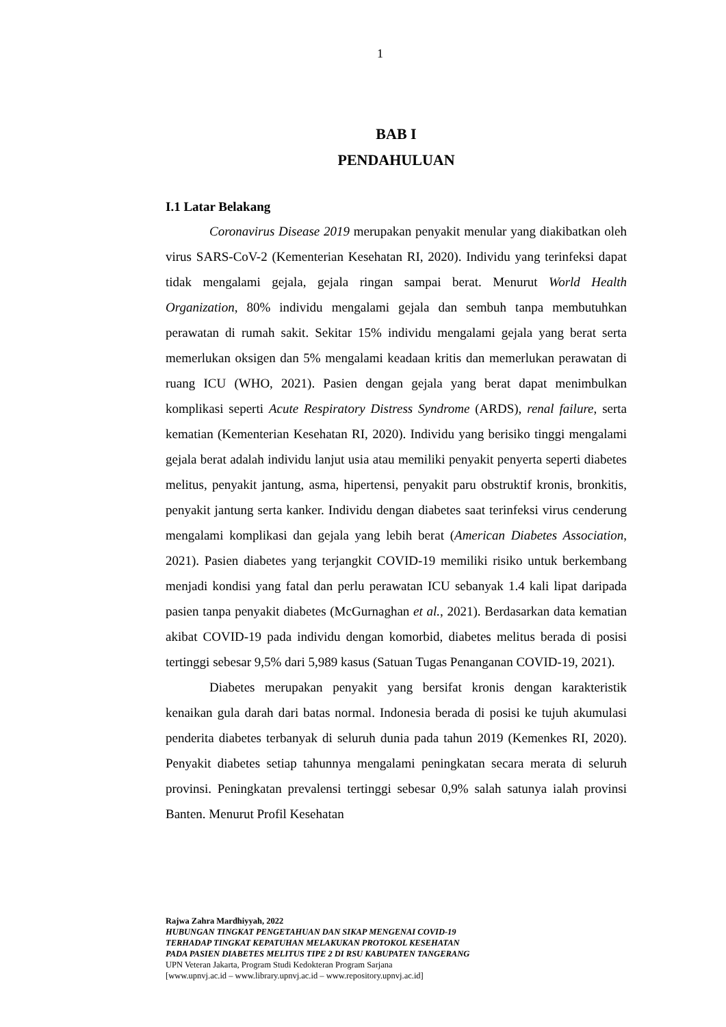1
BAB I
PENDAHULUAN
I.1 Latar Belakang
Coronavirus Disease 2019 merupakan penyakit menular yang diakibatkan oleh virus SARS-CoV-2 (Kementerian Kesehatan RI, 2020). Individu yang terinfeksi dapat tidak mengalami gejala, gejala ringan sampai berat. Menurut World Health Organization, 80% individu mengalami gejala dan sembuh tanpa membutuhkan perawatan di rumah sakit. Sekitar 15% individu mengalami gejala yang berat serta memerlukan oksigen dan 5% mengalami keadaan kritis dan memerlukan perawatan di ruang ICU (WHO, 2021). Pasien dengan gejala yang berat dapat menimbulkan komplikasi seperti Acute Respiratory Distress Syndrome (ARDS), renal failure, serta kematian (Kementerian Kesehatan RI, 2020). Individu yang berisiko tinggi mengalami gejala berat adalah individu lanjut usia atau memiliki penyakit penyerta seperti diabetes melitus, penyakit jantung, asma, hipertensi, penyakit paru obstruktif kronis, bronkitis, penyakit jantung serta kanker. Individu dengan diabetes saat terinfeksi virus cenderung mengalami komplikasi dan gejala yang lebih berat (American Diabetes Association, 2021). Pasien diabetes yang terjangkit COVID-19 memiliki risiko untuk berkembang menjadi kondisi yang fatal dan perlu perawatan ICU sebanyak 1.4 kali lipat daripada pasien tanpa penyakit diabetes (McGurnaghan et al., 2021). Berdasarkan data kematian akibat COVID-19 pada individu dengan komorbid, diabetes melitus berada di posisi tertinggi sebesar 9,5% dari 5,989 kasus (Satuan Tugas Penanganan COVID-19, 2021).
Diabetes merupakan penyakit yang bersifat kronis dengan karakteristik kenaikan gula darah dari batas normal. Indonesia berada di posisi ke tujuh akumulasi penderita diabetes terbanyak di seluruh dunia pada tahun 2019 (Kemenkes RI, 2020). Penyakit diabetes setiap tahunnya mengalami peningkatan secara merata di seluruh provinsi. Peningkatan prevalensi tertinggi sebesar 0,9% salah satunya ialah provinsi Banten. Menurut Profil Kesehatan
Rajwa Zahra Mardhiyyah, 2022
HUBUNGAN TINGKAT PENGETAHUAN DAN SIKAP MENGENAI COVID-19
TERHADAP TINGKAT KEPATUHAN MELAKUKAN PROTOKOL KESEHATAN
PADA PASIEN DIABETES MELITUS TIPE 2 DI RSU KABUPATEN TANGERANG
UPN Veteran Jakarta, Program Studi Kedokteran Program Sarjana
[www.upnvj.ac.id – www.library.upnvj.ac.id – www.repository.upnvj.ac.id]